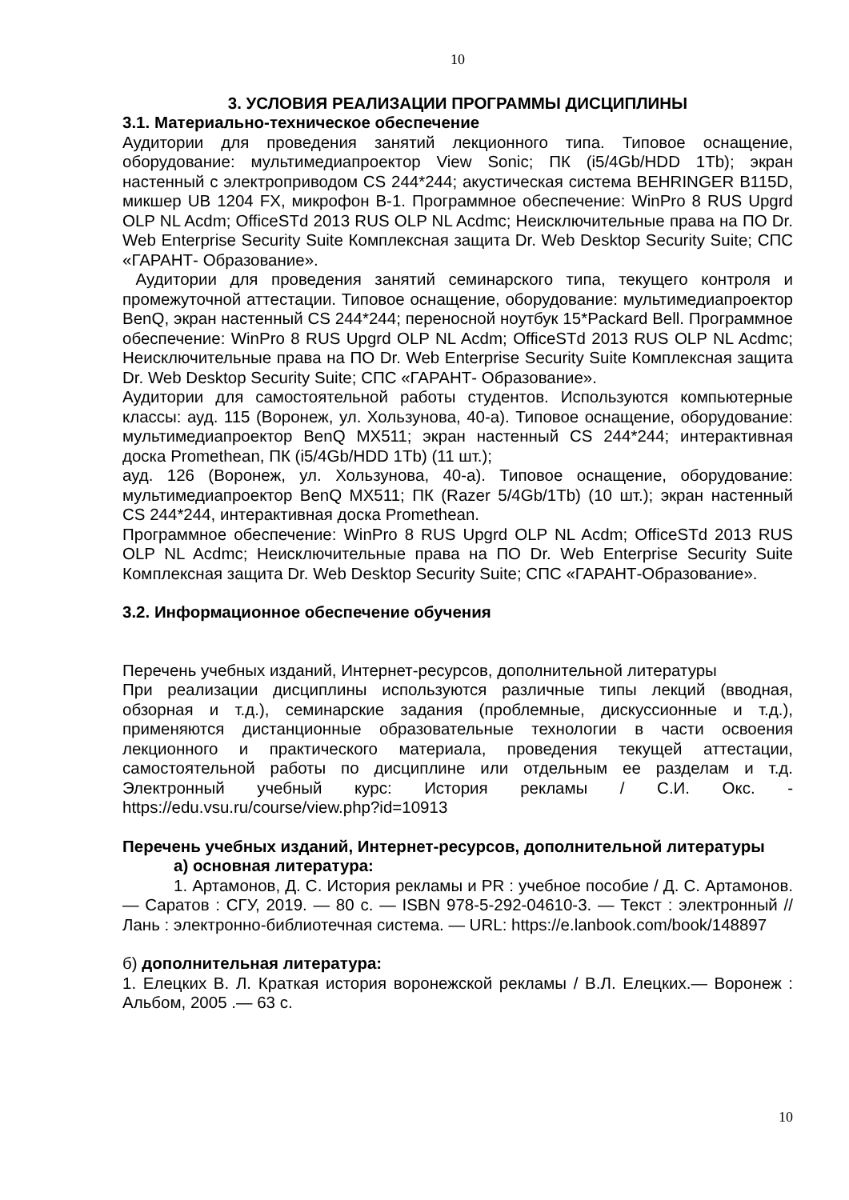10
3. УСЛОВИЯ РЕАЛИЗАЦИИ ПРОГРАММЫ ДИСЦИПЛИНЫ
3.1. Материально-техническое обеспечение
Аудитории для проведения занятий лекционного типа. Типовое оснащение, оборудование: мультимедиапроектор View Sonic; ПК (i5/4Gb/HDD 1Tb); экран настенный с электроприводом CS 244*244; акустическая система BEHRINGER B115D, микшер UB 1204 FX, микрофон B-1. Программное обеспечение: WinPro 8 RUS Upgrd OLP NL Acdm; OfficeSTd 2013 RUS OLP NL Acdmc; Неисключительные права на ПО Dr. Web Enterprise Security Suite Комплексная защита Dr. Web Desktop Security Suite; СПС «ГАРАНТ- Образование».
Аудитории для проведения занятий семинарского типа, текущего контроля и промежуточной аттестации. Типовое оснащение, оборудование: мультимедиапроектор BenQ, экран настенный CS 244*244; переносной ноутбук 15*Packard Bell. Программное обеспечение: WinPro 8 RUS Upgrd OLP NL Acdm; OfficeSTd 2013 RUS OLP NL Acdmc; Неисключительные права на ПО Dr. Web Enterprise Security Suite Комплексная защита Dr. Web Desktop Security Suite; СПС «ГАРАНТ- Образование».
Аудитории для самостоятельной работы студентов. Используются компьютерные классы: ауд. 115 (Воронеж, ул. Хользунова, 40-а). Типовое оснащение, оборудование: мультимедиапроектор BenQ MX511; экран настенный CS 244*244; интерактивная доска Promethean, ПК (i5/4Gb/HDD 1Tb) (11 шт.);
ауд. 126 (Воронеж, ул. Хользунова, 40-а). Типовое оснащение, оборудование: мультимедиапроектор BenQ MX511; ПК (Razer 5/4Gb/1Tb) (10 шт.); экран настенный CS 244*244, интерактивная доска Promethean.
Программное обеспечение: WinPro 8 RUS Upgrd OLP NL Acdm; OfficeSTd 2013 RUS OLP NL Acdmc; Неисключительные права на ПО Dr. Web Enterprise Security Suite Комплексная защита Dr. Web Desktop Security Suite; СПС «ГАРАНТ-Образование».
3.2. Информационное обеспечение обучения
Перечень учебных изданий, Интернет-ресурсов, дополнительной литературы
При реализации дисциплины используются различные типы лекций (вводная, обзорная и т.д.), семинарские задания (проблемные, дискуссионные и т.д.), применяются дистанционные образовательные технологии в части освоения лекционного и практического материала, проведения текущей аттестации, самостоятельной работы по дисциплине или отдельным ее разделам и т.д. Электронный учебный курс: История рекламы / С.И. Окс. - https://edu.vsu.ru/course/view.php?id=10913
Перечень учебных изданий, Интернет-ресурсов, дополнительной литературы
а) основная литература:
1. Артамонов, Д. С. История рекламы и PR : учебное пособие / Д. С. Артамонов. — Саратов : СГУ, 2019. — 80 с. — ISBN 978-5-292-04610-3. — Текст : электронный // Лань : электронно-библиотечная система. — URL: https://e.lanbook.com/book/148897
б) дополнительная литература:
1. Елецких В. Л. Краткая история воронежской рекламы / В.Л. Елецких.— Воронеж : Альбом, 2005 .— 63 с.
10